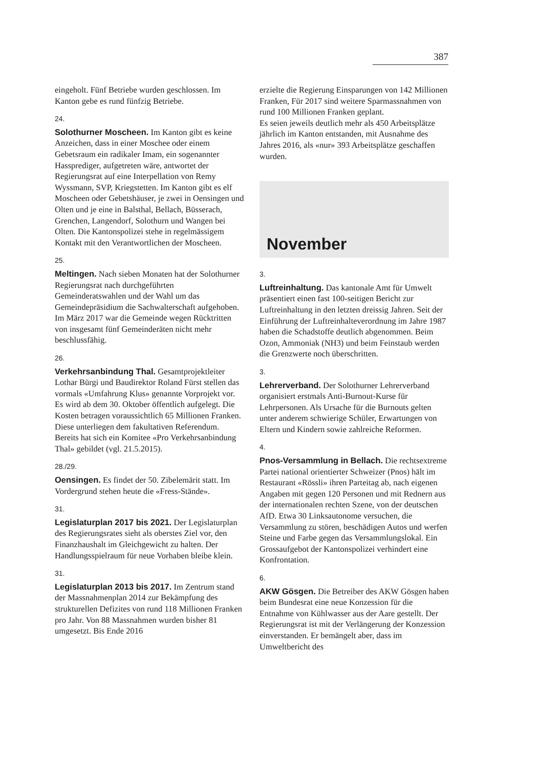387
eingeholt. Fünf Betriebe wurden geschlossen. Im Kanton gebe es rund fünfzig Betriebe.
24.
Solothurner Moscheen. Im Kanton gibt es keine Anzeichen, dass in einer Moschee oder einem Gebetsraum ein radikaler Imam, ein sogenannter Hassprediger, aufgetreten wäre, antwortet der Regierungsrat auf eine Interpellation von Remy Wyssmann, SVP, Kriegstetten. Im Kanton gibt es elf Moscheen oder Gebetshäuser, je zwei in Oensingen und Olten und je eine in Balsthal, Bellach, Büsserach, Grenchen, Langendorf, Solothurn und Wangen bei Olten. Die Kantonspolizei stehe in regelmässigem Kontakt mit den Verantwortlichen der Moscheen.
25.
Meltingen. Nach sieben Monaten hat der Solothurner Regierungsrat nach durchgeführten Gemeinderatswahlen und der Wahl um das Gemeindepräsidium die Sachwalterschaft aufgehoben. Im März 2017 war die Gemeinde wegen Rücktritten von insgesamt fünf Gemeinderäten nicht mehr beschlussfähig.
26.
Verkehrsanbindung Thal. Gesamtprojektleiter Lothar Bürgi und Baudirektor Roland Fürst stellen das vormals «Umfahrung Klus» genannte Vorprojekt vor. Es wird ab dem 30. Oktober öffentlich aufgelegt. Die Kosten betragen voraussichtlich 65 Millionen Franken. Diese unterliegen dem fakultativen Referendum. Bereits hat sich ein Komitee «Pro Verkehrsanbindung Thal» gebildet (vgl. 21.5.2015).
28./29.
Oensingen. Es findet der 50. Zibelemärit statt. Im Vordergrund stehen heute die «Fress-Stände».
31.
Legislaturplan 2017 bis 2021. Der Legislaturplan des Regierungsrates sieht als oberstes Ziel vor, den Finanzhaushalt im Gleichgewicht zu halten. Der Handlungsspielraum für neue Vorhaben bleibe klein.
31.
Legislaturplan 2013 bis 2017. Im Zentrum stand der Massnahmenplan 2014 zur Bekämpfung des strukturellen Defizites von rund 118 Millionen Franken pro Jahr. Von 88 Massnahmen wurden bisher 81 umgesetzt. Bis Ende 2016
erzielte die Regierung Einsparungen von 142 Millionen Franken, Für 2017 sind weitere Sparmassnahmen von rund 100 Millionen Franken geplant.
Es seien jeweils deutlich mehr als 450 Arbeitsplätze jährlich im Kanton entstanden, mit Ausnahme des Jahres 2016, als «nur» 393 Arbeitsplätze geschaffen wurden.
November
3.
Luftreinhaltung. Das kantonale Amt für Umwelt präsentiert einen fast 100-seitigen Bericht zur Luftreinhaltung in den letzten dreissig Jahren. Seit der Einführung der Luftreinhalteverordnung im Jahre 1987 haben die Schadstoffe deutlich abgenommen. Beim Ozon, Ammoniak (NH3) und beim Feinstaub werden die Grenzwerte noch überschritten.
3.
Lehrerverband. Der Solothurner Lehrerverband organisiert erstmals Anti-Burnout-Kurse für Lehrpersonen. Als Ursache für die Burnouts gelten unter anderem schwierige Schüler, Erwartungen von Eltern und Kindern sowie zahlreiche Reformen.
4.
Pnos-Versammlung in Bellach. Die rechtsextreme Partei national orientierter Schweizer (Pnos) hält im Restaurant «Rössli» ihren Parteitag ab, nach eigenen Angaben mit gegen 120 Personen und mit Rednern aus der internationalen rechten Szene, von der deutschen AfD. Etwa 30 Linksautonome versuchen, die Versammlung zu stören, beschädigen Autos und werfen Steine und Farbe gegen das Versammlungslokal. Ein Grossaufgebot der Kantonspolizei verhindert eine Konfrontation.
6.
AKW Gösgen. Die Betreiber des AKW Gösgen haben beim Bundesrat eine neue Konzession für die Entnahme von Kühlwasser aus der Aare gestellt. Der Regierungsrat ist mit der Verlängerung der Konzession einverstanden. Er bemängelt aber, dass im Umweltbericht des